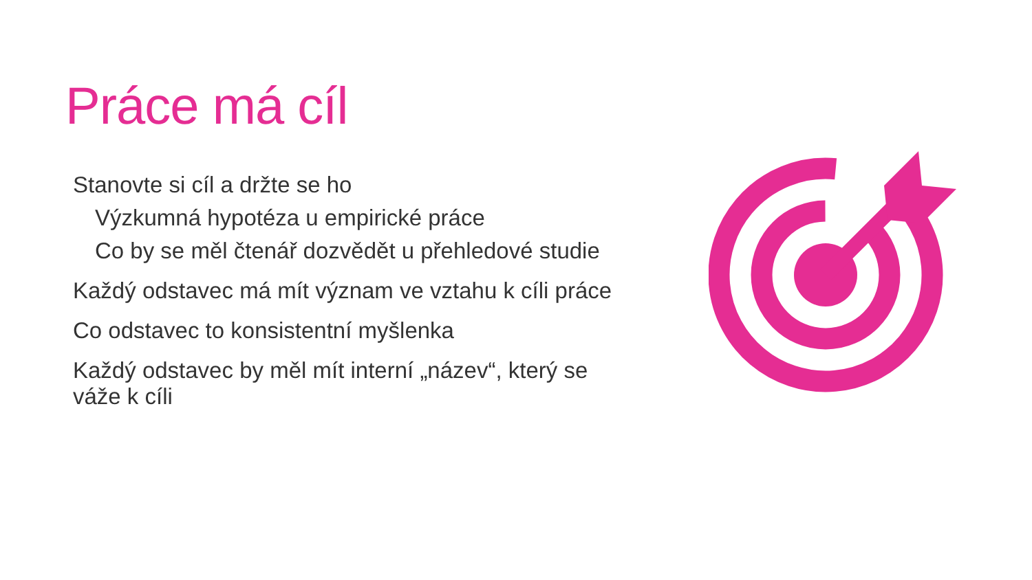Práce má cíl
Stanovte si cíl a držte se ho
Výzkumná hypotéza u empirické práce
Co by se měl čtenář dozvědět u přehledové studie
Každý odstavec má mít význam ve vztahu k cíli práce
Co odstavec to konsistentní myšlenka
Každý odstavec by měl mít interní „název“, který se váže k cíli